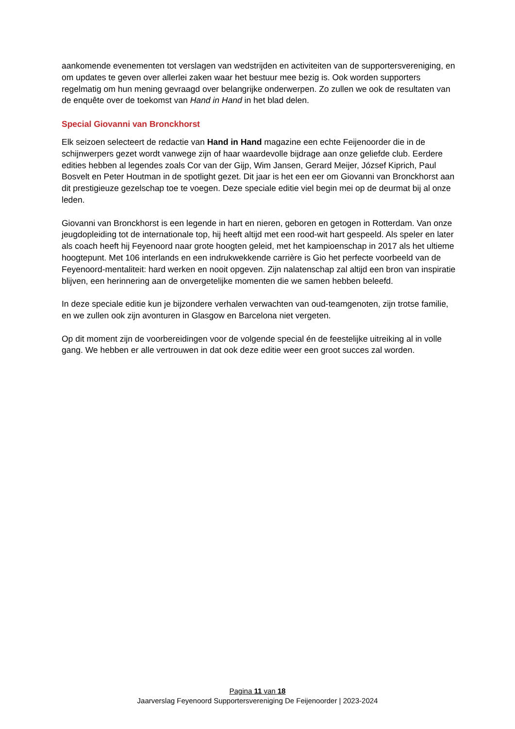aankomende evenementen tot verslagen van wedstrijden en activiteiten van de supportersvereniging, en om updates te geven over allerlei zaken waar het bestuur mee bezig is. Ook worden supporters regelmatig om hun mening gevraagd over belangrijke onderwerpen. Zo zullen we ook de resultaten van de enquête over de toekomst van Hand in Hand in het blad delen.
Special Giovanni van Bronckhorst
Elk seizoen selecteert de redactie van Hand in Hand magazine een echte Feijenoorder die in de schijnwerpers gezet wordt vanwege zijn of haar waardevolle bijdrage aan onze geliefde club. Eerdere edities hebben al legendes zoals Cor van der Gijp, Wim Jansen, Gerard Meijer, József Kiprich, Paul Bosvelt en Peter Houtman in de spotlight gezet. Dit jaar is het een eer om Giovanni van Bronckhorst aan dit prestigieuze gezelschap toe te voegen. Deze speciale editie viel begin mei op de deurmat bij al onze leden.
Giovanni van Bronckhorst is een legende in hart en nieren, geboren en getogen in Rotterdam. Van onze jeugdopleiding tot de internationale top, hij heeft altijd met een rood-wit hart gespeeld. Als speler en later als coach heeft hij Feyenoord naar grote hoogten geleid, met het kampioenschap in 2017 als het ultieme hoogtepunt. Met 106 interlands en een indrukwekkende carrière is Gio het perfecte voorbeeld van de Feyenoord-mentaliteit: hard werken en nooit opgeven. Zijn nalatenschap zal altijd een bron van inspiratie blijven, een herinnering aan de onvergetelijke momenten die we samen hebben beleefd.
In deze speciale editie kun je bijzondere verhalen verwachten van oud-teamgenoten, zijn trotse familie, en we zullen ook zijn avonturen in Glasgow en Barcelona niet vergeten.
Op dit moment zijn de voorbereidingen voor de volgende special én de feestelijke uitreiking al in volle gang. We hebben er alle vertrouwen in dat ook deze editie weer een groot succes zal worden.
Pagina 11 van 18
Jaarverslag Feyenoord Supportersvereniging De Feijenoorder | 2023-2024